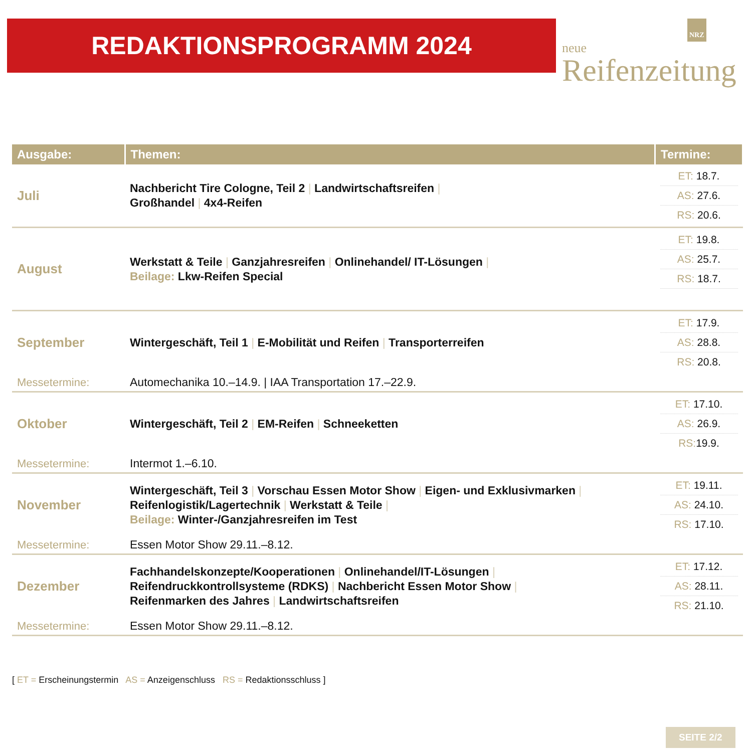REDAKTIONSPROGRAMM 2024
NRZ
neue
Reifenzeitung
| Ausgabe: | Themen: | Termine: |
| --- | --- | --- |
| Juli | Nachbericht Tire Cologne, Teil 2 / Landwirtschaftsreifen / Großhandel / 4x4-Reifen | ET: 18.7. AS: 27.6. RS: 20.6. |
| August | Werkstatt & Teile / Ganzjahresreifen / Onlinehandel/ IT-Lösungen / Beilage: Lkw-Reifen Special | ET: 19.8. AS: 25.7. RS: 18.7. |
| September | Wintergeschäft, Teil 1 / E-Mobilität und Reifen / Transporterreifen | ET: 17.9. AS: 28.8. RS: 20.8. |
| Messetermine: | Automechanika 10.–14.9. / IAA Transportation 17.–22.9. | |
| Oktober | Wintergeschäft, Teil 2 / EM-Reifen / Schneeketten | ET: 17.10. AS: 26.9. RS: 19.9. |
| Messetermine: | Intermot 1.–6.10. | |
| November | Wintergeschäft, Teil 3 / Vorschau Essen Motor Show / Eigen- und Exklusivmarken / Reifenlogistik/Lagertechnik / Werkstatt & Teile / Beilage: Winter-/Ganzjahresreifen im Test | ET: 19.11. AS: 24.10. RS: 17.10. |
| Messetermine: | Essen Motor Show 29.11.–8.12. | |
| Dezember | Fachhandelskonzepte/Kooperationen / Onlinehandel/IT-Lösungen / Reifendruckkontrollsysteme (RDKS) / Nachbericht Essen Motor Show / Reifenmarken des Jahres / Landwirtschaftsreifen | ET: 17.12. AS: 28.11. RS: 21.10. |
| Messetermine: | Essen Motor Show 29.11.–8.12. | |
[ ET = Erscheinungstermin AS = Anzeigenschluss RS = Redaktionsschluss ]
SEITE 2/2